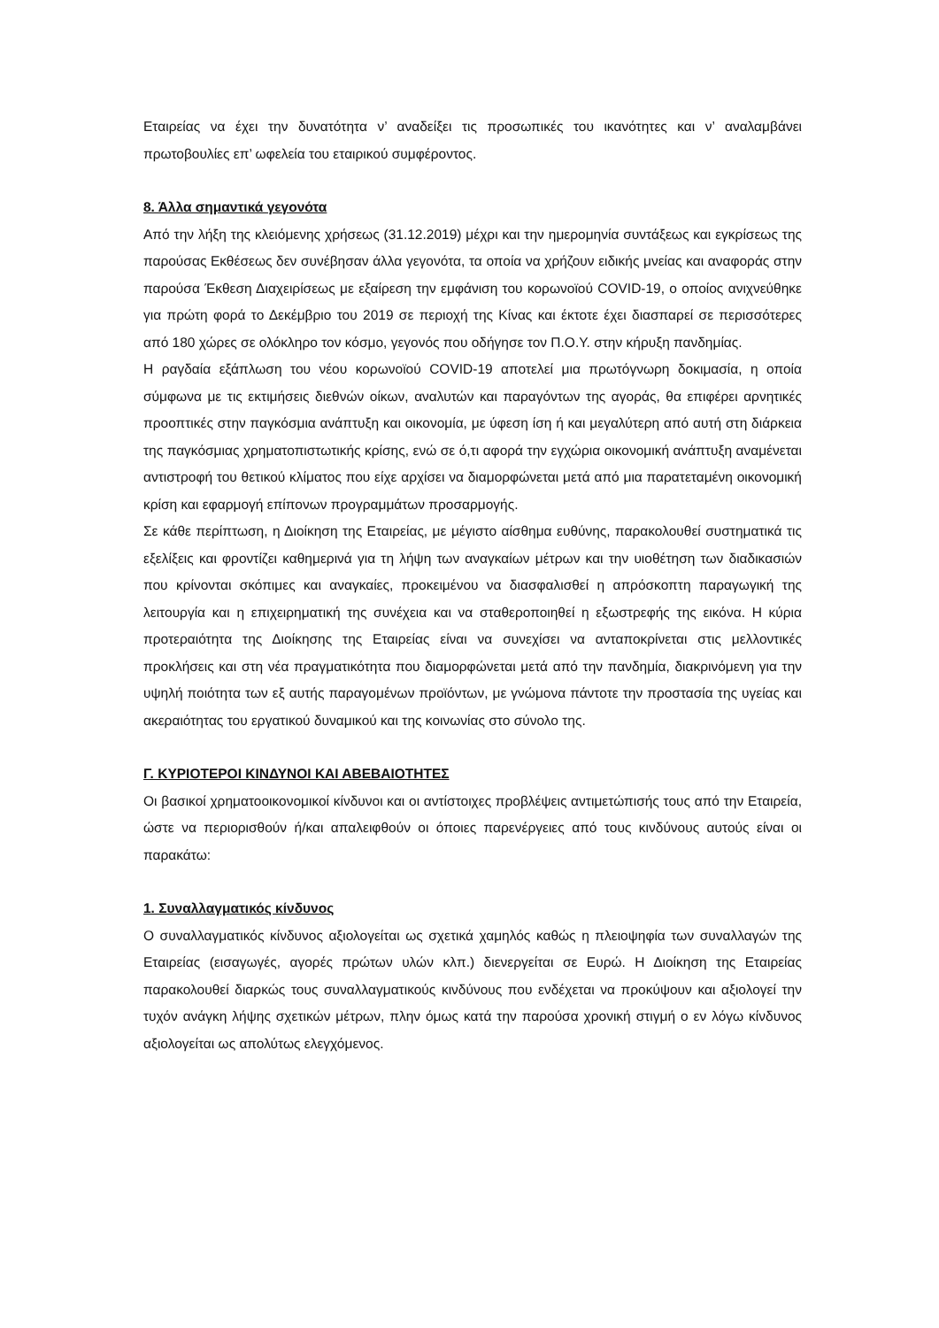Εταιρείας να έχει την δυνατότητα ν’ αναδείξει τις προσωπικές του ικανότητες και ν’ αναλαμβάνει πρωτοβουλίες επ’ ωφελεία του εταιρικού συμφέροντος.
8. Άλλα σημαντικά γεγονότα
Από την λήξη της κλειόμενης χρήσεως (31.12.2019) μέχρι και την ημερομηνία συντάξεως και εγκρίσεως της παρούσας Εκθέσεως δεν συνέβησαν άλλα γεγονότα, τα οποία να χρήζουν ειδικής μνείας και αναφοράς στην παρούσα Έκθεση Διαχειρίσεως με εξαίρεση την εμφάνιση του κορωνοϊού COVID-19, ο οποίος ανιχνεύθηκε για πρώτη φορά το Δεκέμβριο του 2019 σε περιοχή της Κίνας και έκτοτε έχει διασπαρεί σε περισσότερες από 180 χώρες σε ολόκληρο τον κόσμο, γεγονός που οδήγησε τον Π.Ο.Υ. στην κήρυξη πανδημίας.
Η ραγδαία εξάπλωση του νέου κορωνοϊού COVID-19 αποτελεί μια πρωτόγνωρη δοκιμασία, η οποία σύμφωνα με τις εκτιμήσεις διεθνών οίκων, αναλυτών και παραγόντων της αγοράς, θα επιφέρει αρνητικές προοπτικές στην παγκόσμια ανάπτυξη και οικονομία, με ύφεση ίση ή και μεγαλύτερη από αυτή στη διάρκεια της παγκόσμιας χρηματοπιστωτικής κρίσης, ενώ σε ό,τι αφορά την εγχώρια οικονομική ανάπτυξη αναμένεται αντιστροφή του θετικού κλίματος που είχε αρχίσει να διαμορφώνεται μετά από μια παρατεταμένη οικονομική κρίση και εφαρμογή επίπονων προγραμμάτων προσαρμογής.
Σε κάθε περίπτωση, η Διοίκηση της Εταιρείας, με μέγιστο αίσθημα ευθύνης, παρακολουθεί συστηματικά τις εξελίξεις και φροντίζει καθημερινά για τη λήψη των αναγκαίων μέτρων και την υιοθέτηση των διαδικασιών που κρίνονται σκόπιμες και αναγκαίες, προκειμένου να διασφαλισθεί η απρόσκοπτη παραγωγική της λειτουργία και η επιχειρηματική της συνέχεια και να σταθεροποιηθεί η εξωστρεφής της εικόνα. Η κύρια προτεραιότητα της Διοίκησης της Εταιρείας είναι να συνεχίσει να ανταποκρίνεται στις μελλοντικές προκλήσεις και στη νέα πραγματικότητα που διαμορφώνεται μετά από την πανδημία, διακρινόμενη για την υψηλή ποιότητα των εξ αυτής παραγομένων προϊόντων, με γνώμονα πάντοτε την προστασία της υγείας και ακεραιότητας του εργατικού δυναμικού και της κοινωνίας στο σύνολο της.
Γ. ΚΥΡΙΟΤΕΡΟΙ ΚΙΝΔΥΝΟΙ ΚΑΙ ΑΒΕΒΑΙΟΤΗΤΕΣ
Οι βασικοί χρηματοοικονομικοί κίνδυνοι και οι αντίστοιχες προβλέψεις αντιμετώπισής τους από την Εταιρεία, ώστε να περιορισθούν ή/και απαλειφθούν οι όποιες παρενέργειες από τους κινδύνους αυτούς είναι οι παρακάτω:
1. Συναλλαγματικός κίνδυνος
Ο συναλλαγματικός κίνδυνος αξιολογείται ως σχετικά χαμηλός καθώς η πλειοψηφία των συναλλαγών της Εταιρείας (εισαγωγές, αγορές πρώτων υλών κλπ.) διενεργείται σε Ευρώ. Η Διοίκηση της Εταιρείας παρακολουθεί διαρκώς τους συναλλαγματικούς κινδύνους που ενδέχεται να προκύψουν και αξιολογεί την τυχόν ανάγκη λήψης σχετικών μέτρων, πλην όμως κατά την παρούσα χρονική στιγμή ο εν λόγω κίνδυνος αξιολογείται ως απολύτως ελεγχόμενος.